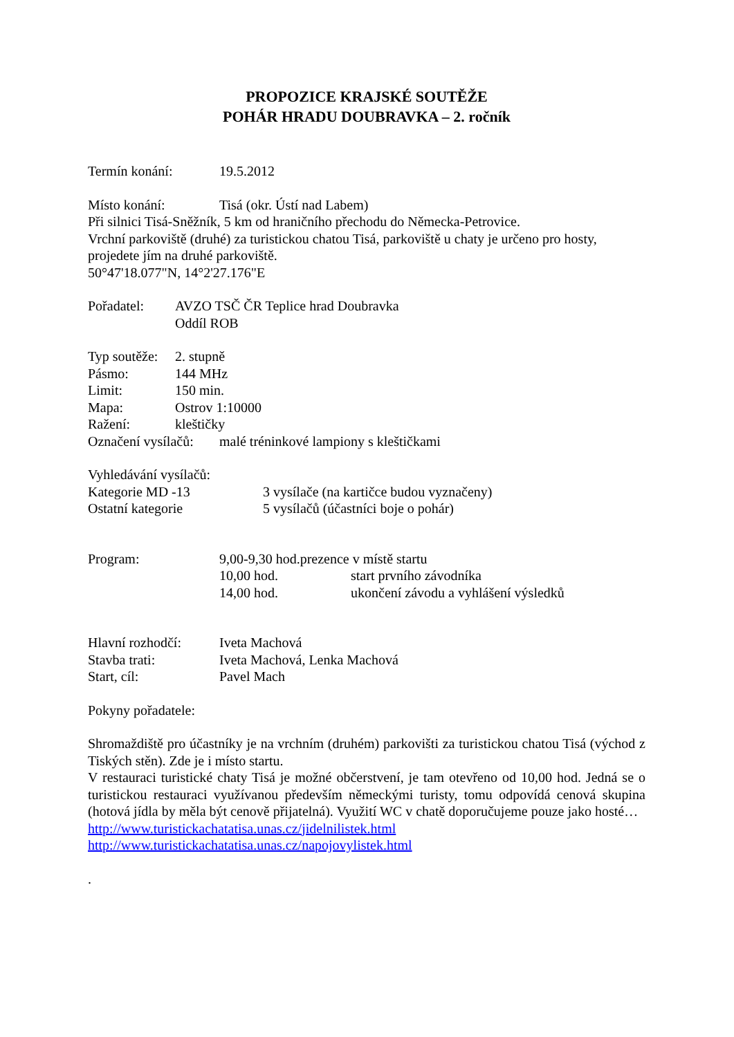PROPOZICE KRAJSKÉ SOUTĚŽE
POHÁR HRADU DOUBRAVKA – 2. ročník
Termín konání: 19.5.2012
Místo konání: Tisá (okr. Ústí nad Labem)
Při silnici Tisá-Sněžník, 5 km od hraničního přechodu do Německa-Petrovice.
Vrchní parkoviště (druhé) za turistickou chatou Tisá, parkoviště u chaty je určeno pro hosty, projedete jím na druhé parkoviště.
50°47'18.077"N, 14°2'27.176"E
Pořadatel: AVZO TSČ ČR Teplice hrad Doubravka
Oddíl ROB
Typ soutěže: 2. stupně
Pásmo: 144 MHz
Limit: 150 min.
Mapa: Ostrov 1:10000
Ražení: kleštičky
Označení vysílačů: malé tréninkové lampiony s kleštičkami
Vyhledávání vysílačů:
Kategorie MD -13 3 vysílače (na kartičce budou vyznačeny)
Ostatní kategorie 5 vysílačů (účastníci boje o pohár)
Program: 9,00-9,30 hod.prezence v místě startu
10,00 hod. start prvního závodníka
14,00 hod. ukončení závodu a vyhlášení výsledků
Hlavní rozhodčí: Iveta Machová
Stavba trati: Iveta Machová, Lenka Machová
Start, cíl: Pavel Mach
Pokyny pořadatele:
Shromaždiště pro účastníky je na vrchním (druhém) parkovišti za turistickou chatou Tisá (východ z Tiských stěn). Zde je i místo startu.
V restauraci turistické chaty Tisá je možné občerstvení, je tam otevřeno od 10,00 hod. Jedná se o turistickou restauraci využívanou především německými turisty, tomu odpovídá cenová skupina (hotová jídla by měla být cenově přijatelná). Využití WC v chatě doporučujeme pouze jako hosté…
http://www.turistickachatatisa.unas.cz/jidelnilistek.html
http://www.turistickachatatisa.unas.cz/napojovylistek.html
.